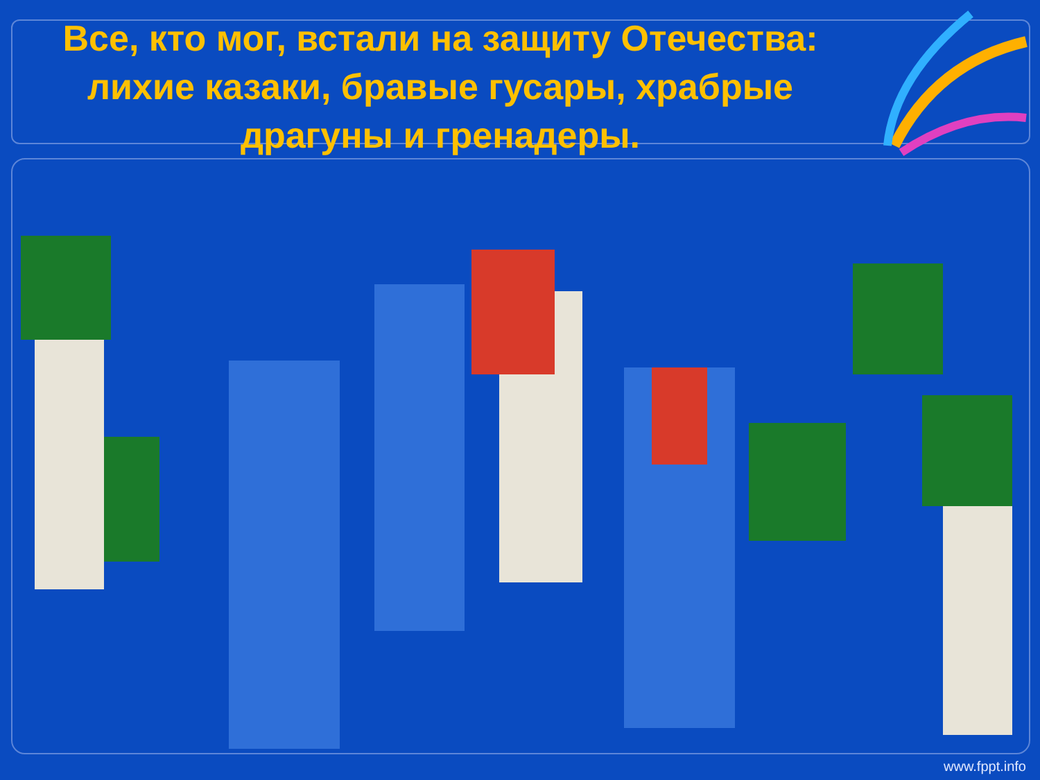Все, кто мог, встали на защиту Отечества: лихие казаки, бравые гусары, храбрые драгуны и гренадеры.
www.fppt.info